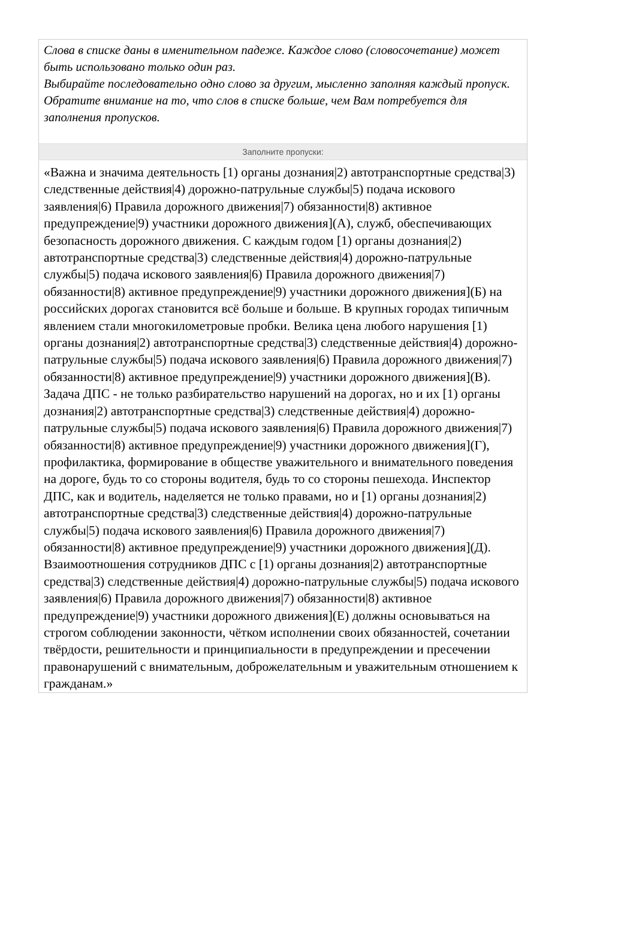Слова в списке даны в именительном падеже. Каждое слово (словосочетание) может быть использовано только один раз.
Выбирайте последовательно одно слово за другим, мысленно заполняя каждый пропуск. Обратите внимание на то, что слов в списке больше, чем Вам потребуется для заполнения пропусков.
Заполните пропуски:
«Важна и значима деятельность [1) органы дознания|2) автотранспортные средства|3) следственные действия|4) дорожно-патрульные службы|5) подача искового заявления|6) Правила дорожного движения|7) обязанности|8) активное предупреждение|9) участники дорожного движения](А), служб, обеспечивающих безопасность дорожного движения. С каждым годом [1) органы дознания|2) автотранспортные средства|3) следственные действия|4) дорожно-патрульные службы|5) подача искового заявления|6) Правила дорожного движения|7) обязанности|8) активное предупреждение|9) участники дорожного движения](Б) на российских дорогах становится всё больше и больше. В крупных городах типичным явлением стали многокилометровые пробки. Велика цена любого нарушения [1) органы дознания|2) автотранспортные средства|3) следственные действия|4) дорожно-патрульные службы|5) подача искового заявления|6) Правила дорожного движения|7) обязанности|8) активное предупреждение|9) участники дорожного движения](В). Задача ДПС - не только разбирательство нарушений на дорогах, но и их [1) органы дознания|2) автотранспортные средства|3) следственные действия|4) дорожно-патрульные службы|5) подача искового заявления|6) Правила дорожного движения|7) обязанности|8) активное предупреждение|9) участники дорожного движения](Г), профилактика, формирование в обществе уважительного и внимательного поведения на дороге, будь то со стороны водителя, будь то со стороны пешехода. Инспектор ДПС, как и водитель, наделяется не только правами, но и [1) органы дознания|2) автотранспортные средства|3) следственные действия|4) дорожно-патрульные службы|5) подача искового заявления|6) Правила дорожного движения|7) обязанности|8) активное предупреждение|9) участники дорожного движения](Д).
Взаимоотношения сотрудников ДПС с [1) органы дознания|2) автотранспортные средства|3) следственные действия|4) дорожно-патрульные службы|5) подача искового заявления|6) Правила дорожного движения|7) обязанности|8) активное предупреждение|9) участники дорожного движения](Е) должны основываться на строгом соблюдении законности, чётком исполнении своих обязанностей, сочетании твёрдости, решительности и принципиальности в предупреждении и пресечении правонарушений с внимательным, доброжелательным и уважительным отношением к гражданам.»